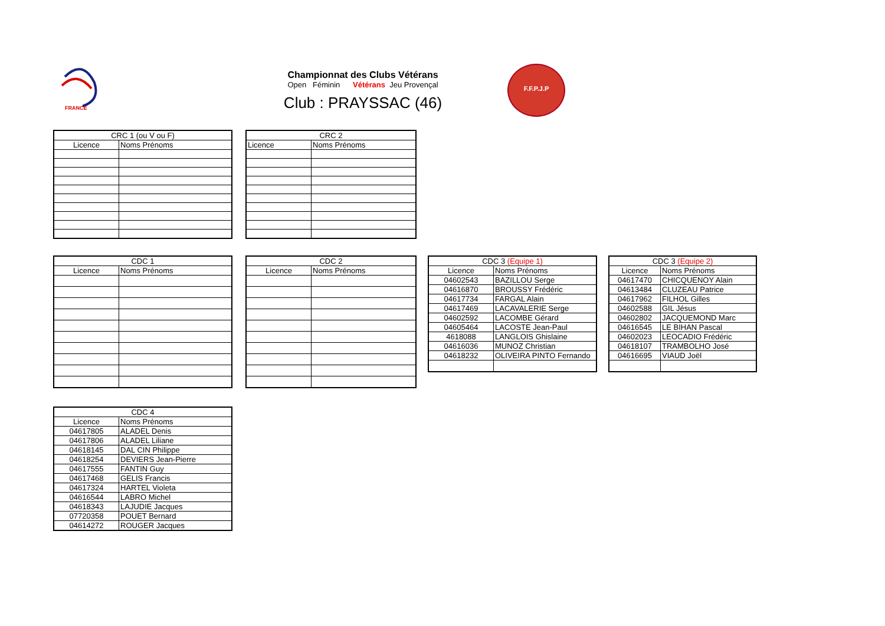FRANCE
Championnat des Clubs Vétérans
Open Féminin Vétérans Jeu Provençal
Club : PRAYSSAC (46)
F.F.P.J.P
| CRC 1 (ou V ou F) | |
| --- | --- |
| Licence | Noms Prénoms |
| CRC 2 | |
| --- | --- |
| Licence | Noms Prénoms |
| CDC 1 | |
| --- | --- |
| Licence | Noms Prénoms |
| CDC 2 | |
| --- | --- |
| Licence | Noms Prénoms |
| CDC 3 (Equipe 1) | |
| --- | --- |
| Licence | Noms Prénoms |
| 04602543 | BAZILLOU Serge |
| 04616870 | BROUSSY Frédéric |
| 04617734 | FARGAL Alain |
| 04617469 | LACAVALERIE Serge |
| 04602592 | LACOMBE Gérard |
| 04605464 | LACOSTE Jean-Paul |
| 4618088 | LANGLOIS Ghislaine |
| 04616036 | MUNOZ Christian |
| 04618232 | OLIVEIRA PINTO Fernando |
| CDC 3 (Equipe 2) | |
| --- | --- |
| Licence | Noms Prénoms |
| 04617470 | CHICQUENOY Alain |
| 04613484 | CLUZEAU Patrice |
| 04617962 | FILHOL Gilles |
| 04602588 | GIL Jésus |
| 04602802 | JACQUEMOND Marc |
| 04616545 | LE BIHAN Pascal |
| 04602023 | LEOCADIO Frédéric |
| 04618107 | TRAMBOLHO José |
| 04616695 | VIAUD Joël |
| CDC 4 | |
| --- | --- |
| Licence | Noms Prénoms |
| 04617805 | ALADEL Denis |
| 04617806 | ALADEL Liliane |
| 04618145 | DAL CIN Philippe |
| 04618254 | DEVIERS Jean-Pierre |
| 04617555 | FANTIN Guy |
| 04617468 | GELIS Francis |
| 04617324 | HARTEL Violeta |
| 04616544 | LABRO Michel |
| 04618343 | LAJUDIE Jacques |
| 07720358 | POUET Bernard |
| 04614272 | ROUGER Jacques |